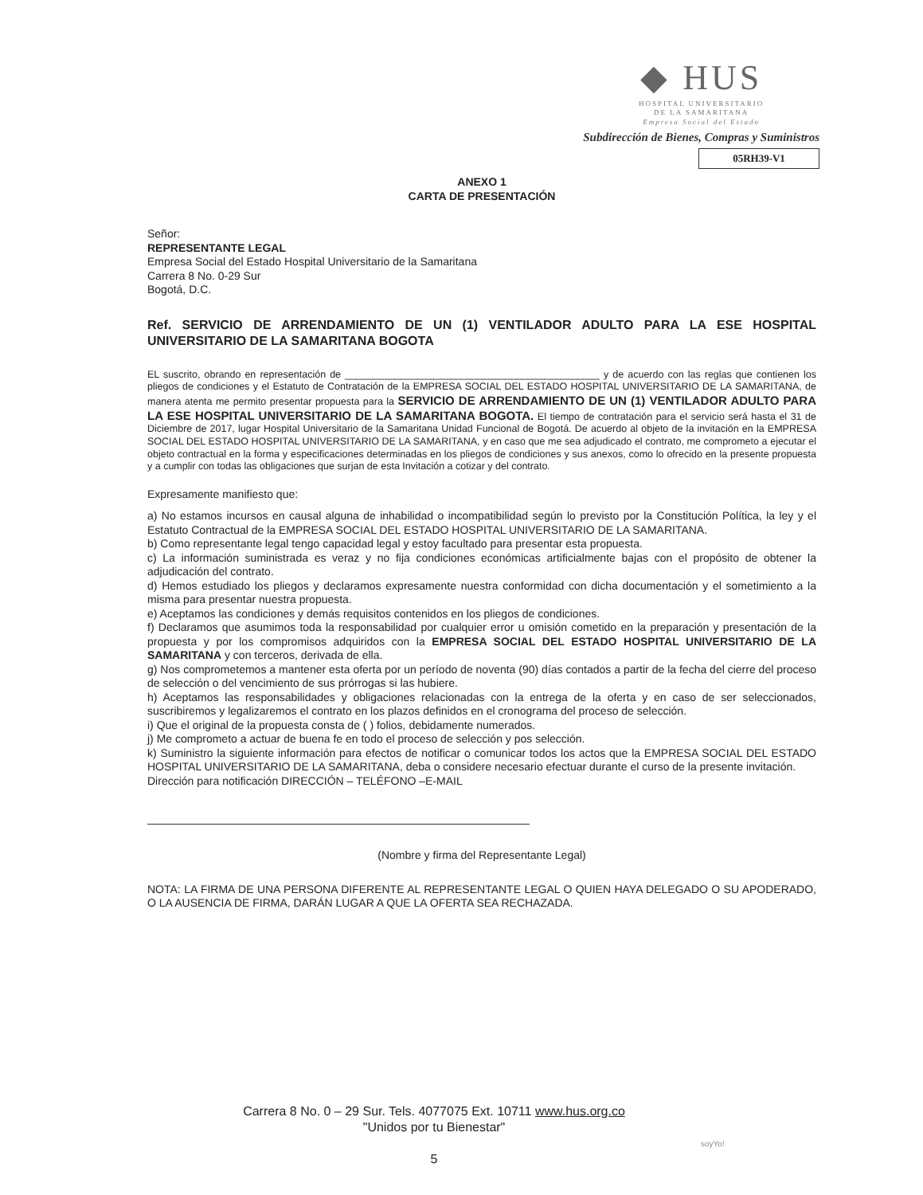◆ HUS
HOSPITAL UNIVERSITARIO
DE LA SAMARITANA
Empresa Social del Estado
Subdirección de Bienes, Compras y Suministros
05RH39-V1
ANEXO 1
CARTA DE PRESENTACIÓN
Señor:
REPRESENTANTE LEGAL
Empresa Social del Estado Hospital Universitario de la Samaritana
Carrera 8 No. 0-29 Sur
Bogotá, D.C.
Ref. SERVICIO DE ARRENDAMIENTO DE UN (1) VENTILADOR ADULTO PARA LA ESE HOSPITAL UNIVERSITARIO DE LA SAMARITANA BOGOTA
EL suscrito, obrando en representación de ______________________________________________ y de acuerdo con las reglas que contienen los pliegos de condiciones y el Estatuto de Contratación de la EMPRESA SOCIAL DEL ESTADO HOSPITAL UNIVERSITARIO DE LA SAMARITANA, de manera atenta me permito presentar propuesta para la SERVICIO DE ARRENDAMIENTO DE UN (1) VENTILADOR ADULTO PARA LA ESE HOSPITAL UNIVERSITARIO DE LA SAMARITANA BOGOTA. El tiempo de contratación para el servicio será hasta el 31 de Diciembre de 2017, lugar Hospital Universitario de la Samaritana Unidad Funcional de Bogotá. De acuerdo al objeto de la invitación en la EMPRESA SOCIAL DEL ESTADO HOSPITAL UNIVERSITARIO DE LA SAMARITANA, y en caso que me sea adjudicado el contrato, me comprometo a ejecutar el objeto contractual en la forma y especificaciones determinadas en los pliegos de condiciones y sus anexos, como lo ofrecido en la presente propuesta y a cumplir con todas las obligaciones que surjan de esta Invitación a cotizar y del contrato.
Expresamente manifiesto que:
a) No estamos incursos en causal alguna de inhabilidad o incompatibilidad según lo previsto por la Constitución Política, la ley y el Estatuto Contractual de la EMPRESA SOCIAL DEL ESTADO HOSPITAL UNIVERSITARIO DE LA SAMARITANA.
b) Como representante legal tengo capacidad legal y estoy facultado para presentar esta propuesta.
c) La información suministrada es veraz y no fija condiciones económicas artificialmente bajas con el propósito de obtener la adjudicación del contrato.
d) Hemos estudiado los pliegos y declaramos expresamente nuestra conformidad con dicha documentación y el sometimiento a la misma para presentar nuestra propuesta.
e) Aceptamos las condiciones y demás requisitos contenidos en los pliegos de condiciones.
f) Declaramos que asumimos toda la responsabilidad por cualquier error u omisión cometido en la preparación y presentación de la propuesta y por los compromisos adquiridos con la EMPRESA SOCIAL DEL ESTADO HOSPITAL UNIVERSITARIO DE LA SAMARITANA y con terceros, derivada de ella.
g) Nos comprometemos a mantener esta oferta por un período de noventa (90) días contados a partir de la fecha del cierre del proceso de selección o del vencimiento de sus prórrogas si las hubiere.
h) Aceptamos las responsabilidades y obligaciones relacionadas con la entrega de la oferta y en caso de ser seleccionados, suscribiremos y legalizaremos el contrato en los plazos definidos en el cronograma del proceso de selección.
i) Que el original de la propuesta consta de ( ) folios, debidamente numerados.
j) Me comprometo a actuar de buena fe en todo el proceso de selección y pos selección.
k) Suministro la siguiente información para efectos de notificar o comunicar todos los actos que la EMPRESA SOCIAL DEL ESTADO HOSPITAL UNIVERSITARIO DE LA SAMARITANA, deba o considere necesario efectuar durante el curso de la presente invitación.
Dirección para notificación DIRECCIÓN – TELÉFONO –E-MAIL
(Nombre y firma del Representante Legal)
NOTA: LA FIRMA DE UNA PERSONA DIFERENTE AL REPRESENTANTE LEGAL O QUIEN HAYA DELEGADO O SU APODERADO, O LA AUSENCIA DE FIRMA, DARÁN LUGAR A QUE LA OFERTA SEA RECHAZADA.
Carrera 8 No. 0 – 29 Sur. Tels. 4077075 Ext. 10711 www.hus.org.co
"Unidos por tu Bienestar"
5
soyYo!